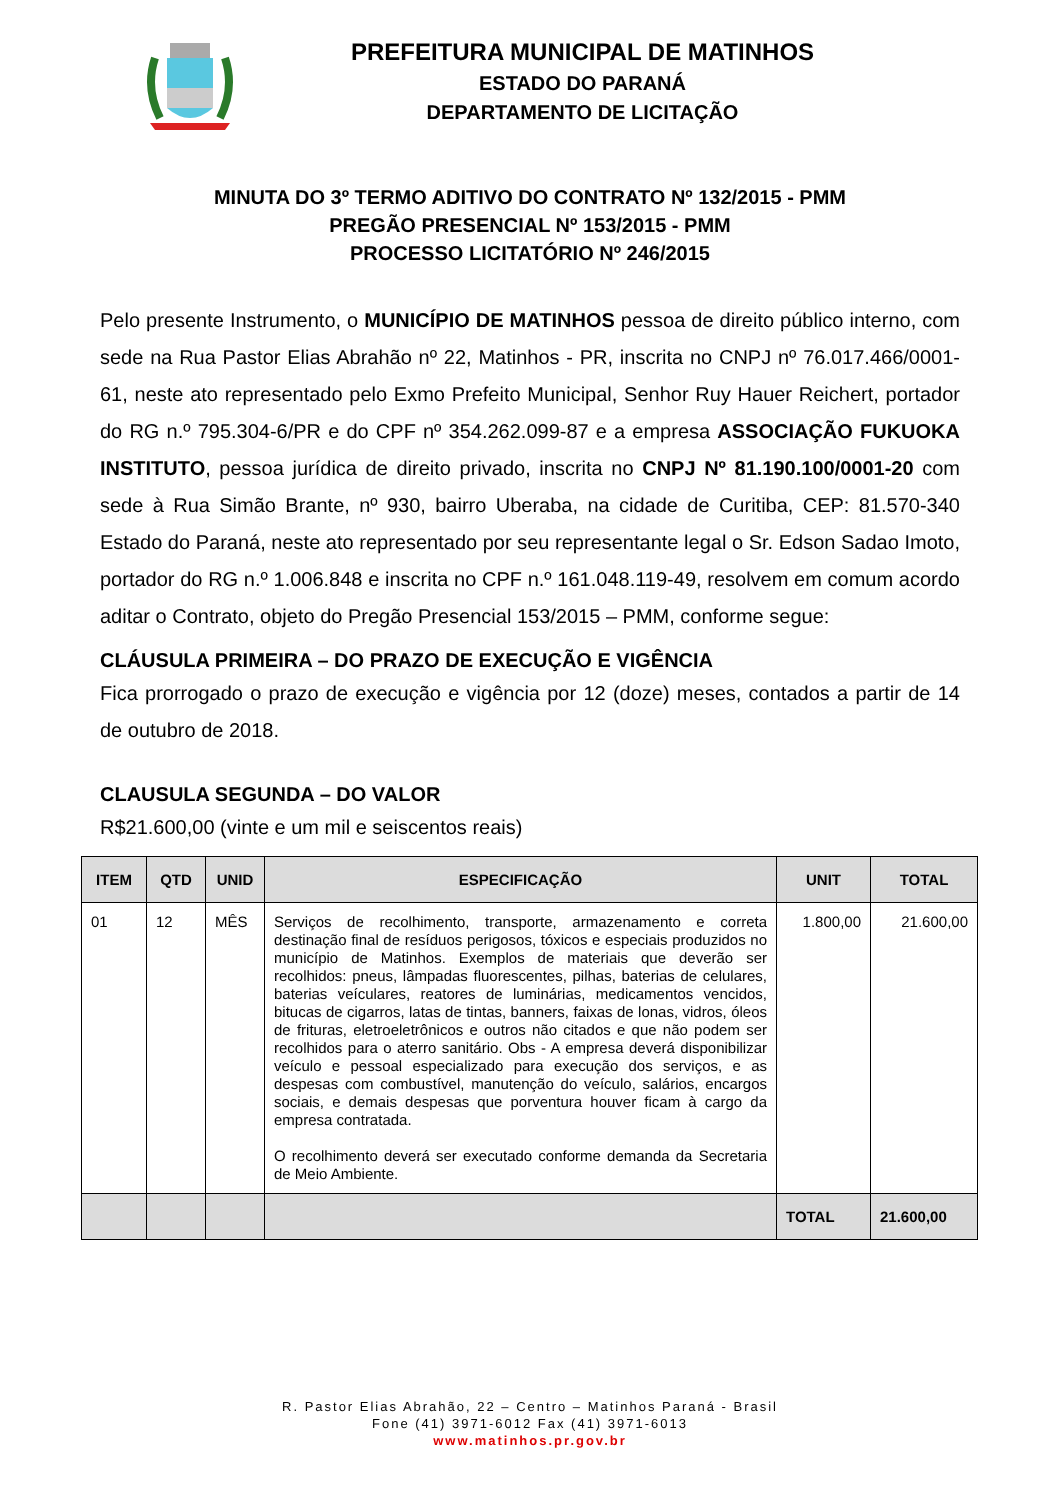PREFEITURA MUNICIPAL DE MATINHOS
ESTADO DO PARANÁ
DEPARTAMENTO DE LICITAÇÃO
MINUTA DO 3º TERMO ADITIVO DO CONTRATO Nº 132/2015 - PMM
PREGÃO PRESENCIAL Nº 153/2015 - PMM
PROCESSO LICITATÓRIO Nº 246/2015
Pelo presente Instrumento, o MUNICÍPIO DE MATINHOS pessoa de direito público interno, com sede na Rua Pastor Elias Abrahão nº 22, Matinhos - PR, inscrita no CNPJ nº 76.017.466/0001-61, neste ato representado pelo Exmo Prefeito Municipal, Senhor Ruy Hauer Reichert, portador do RG n.º 795.304-6/PR e do CPF nº 354.262.099-87 e a empresa ASSOCIAÇÃO FUKUOKA INSTITUTO, pessoa jurídica de direito privado, inscrita no CNPJ Nº 81.190.100/0001-20 com sede à Rua Simão Brante, nº 930, bairro Uberaba, na cidade de Curitiba, CEP: 81.570-340 Estado do Paraná, neste ato representado por seu representante legal o Sr. Edson Sadao Imoto, portador do RG n.º 1.006.848 e inscrita no CPF n.º 161.048.119-49, resolvem em comum acordo aditar o Contrato, objeto do Pregão Presencial 153/2015 – PMM, conforme segue:
CLÁUSULA PRIMEIRA – DO PRAZO DE EXECUÇÃO E VIGÊNCIA
Fica prorrogado o prazo de execução e vigência por 12 (doze) meses, contados a partir de 14 de outubro de 2018.
CLAUSULA SEGUNDA – DO VALOR
R$21.600,00 (vinte e um mil e seiscentos reais)
| ITEM | QTD | UNID | ESPECIFICAÇÃO | UNIT | TOTAL |
| --- | --- | --- | --- | --- | --- |
| 01 | 12 | MÊS | Serviços de recolhimento, transporte, armazenamento e correta destinação final de resíduos perigosos, tóxicos e especiais produzidos no município de Matinhos. Exemplos de materiais que deverão ser recolhidos: pneus, lâmpadas fluorescentes, pilhas, baterias de celulares, baterias veículares, reatores de luminárias, medicamentos vencidos, bitucas de cigarros, latas de tintas, banners, faixas de lonas, vidros, óleos de frituras, eletroeletrônicos e outros não citados e que não podem ser recolhidos para o aterro sanitário. Obs - A empresa deverá disponibilizar veículo e pessoal especializado para execução dos serviços, e as despesas com combustível, manutenção do veículo, salários, encargos sociais, e demais despesas que porventura houver ficam à cargo da empresa contratada. O recolhimento deverá ser executado conforme demanda da Secretaria de Meio Ambiente. | 1.800,00 | 21.600,00 |
| | | | | TOTAL | 21.600,00 |
R. Pastor Elias Abrahão, 22 – Centro – Matinhos Paraná - Brasil
Fone (41) 3971-6012 Fax (41) 3971-6013
www.matinhos.pr.gov.br